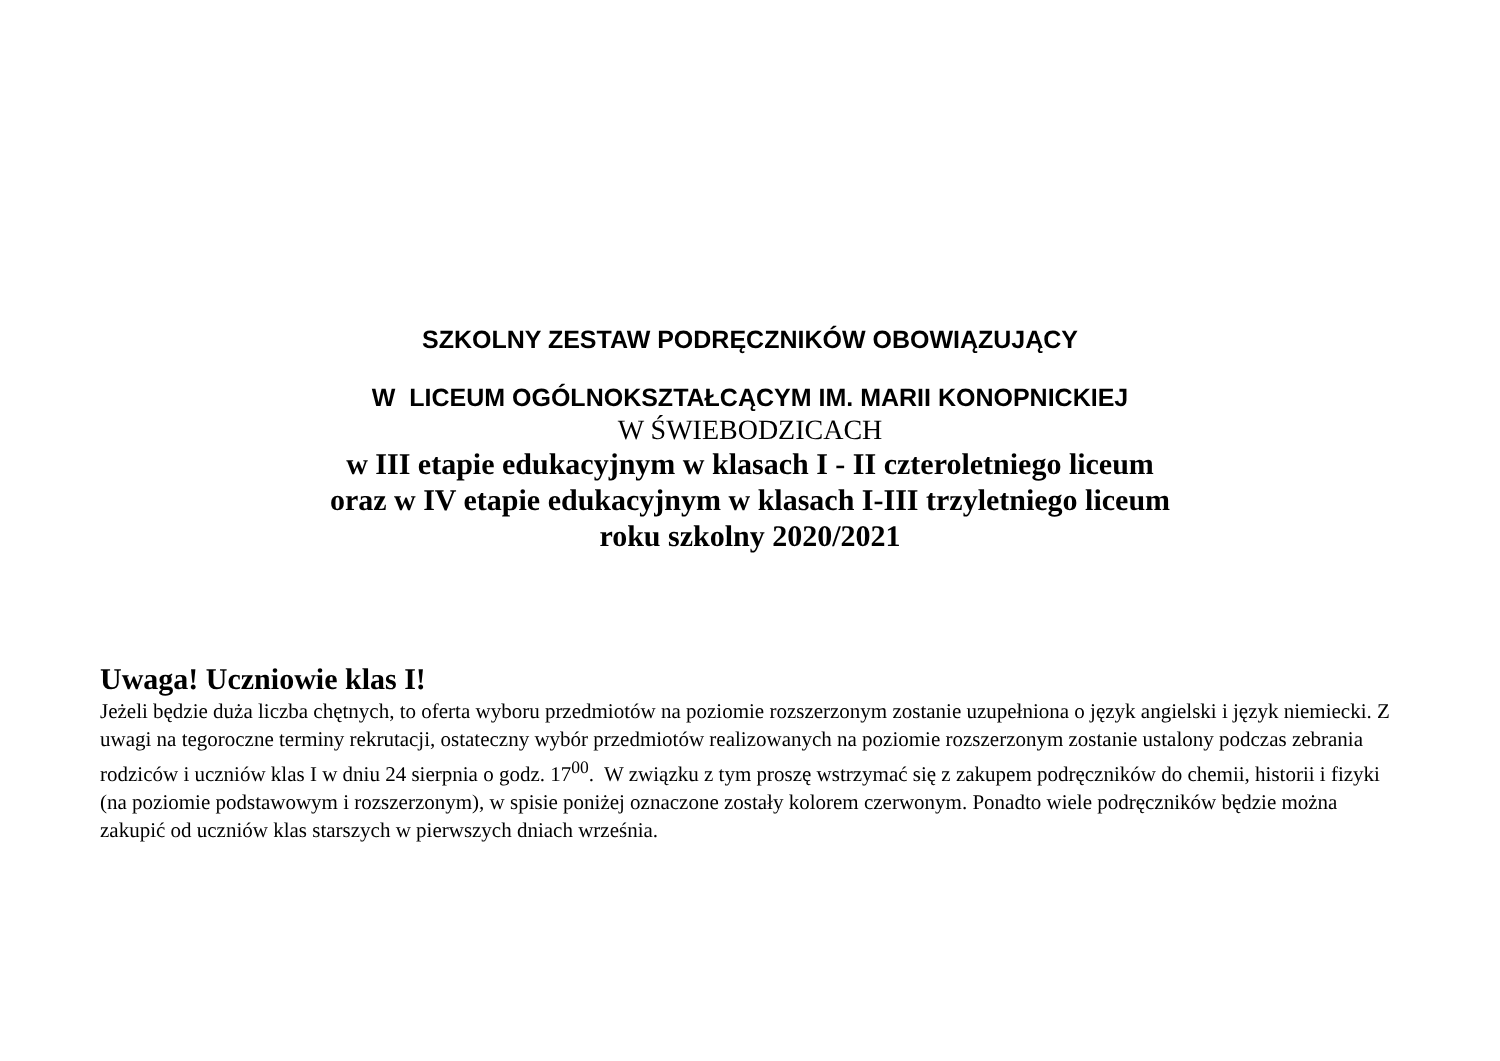SZKOLNY ZESTAW PODRĘCZNIKÓW OBOWIĄZUJĄCY
W LICEUM OGÓLNOKSZTAŁCĄCYM IM. MARII KONOPNICKIEJ
W ŚWIEBODZICACH
w III etapie edukacyjnym w klasach I - II czteroletniego liceum
oraz w IV etapie edukacyjnym w klasach I-III trzyletniego liceum
roku szkolny 2020/2021
Uwaga! Uczniowie klas I!
Jeżeli będzie duża liczba chętnych, to oferta wyboru przedmiotów na poziomie rozszerzonym zostanie uzupełniona o język angielski i język niemiecki. Z uwagi na tegoroczne terminy rekrutacji, ostateczny wybór przedmiotów realizowanych na poziomie rozszerzonym zostanie ustalony podczas zebrania rodziców i uczniów klas I w dniu 24 sierpnia o godz. 17<sup>00</sup>. W związku z tym proszę wstrzymać się z zakupem podręczników do chemii, historii i fizyki (na poziomie podstawowym i rozszerzonym), w spisie poniżej oznaczone zostały kolorem czerwonym. Ponadto wiele podręczników będzie można zakupić od uczniów klas starszych w pierwszych dniach września.